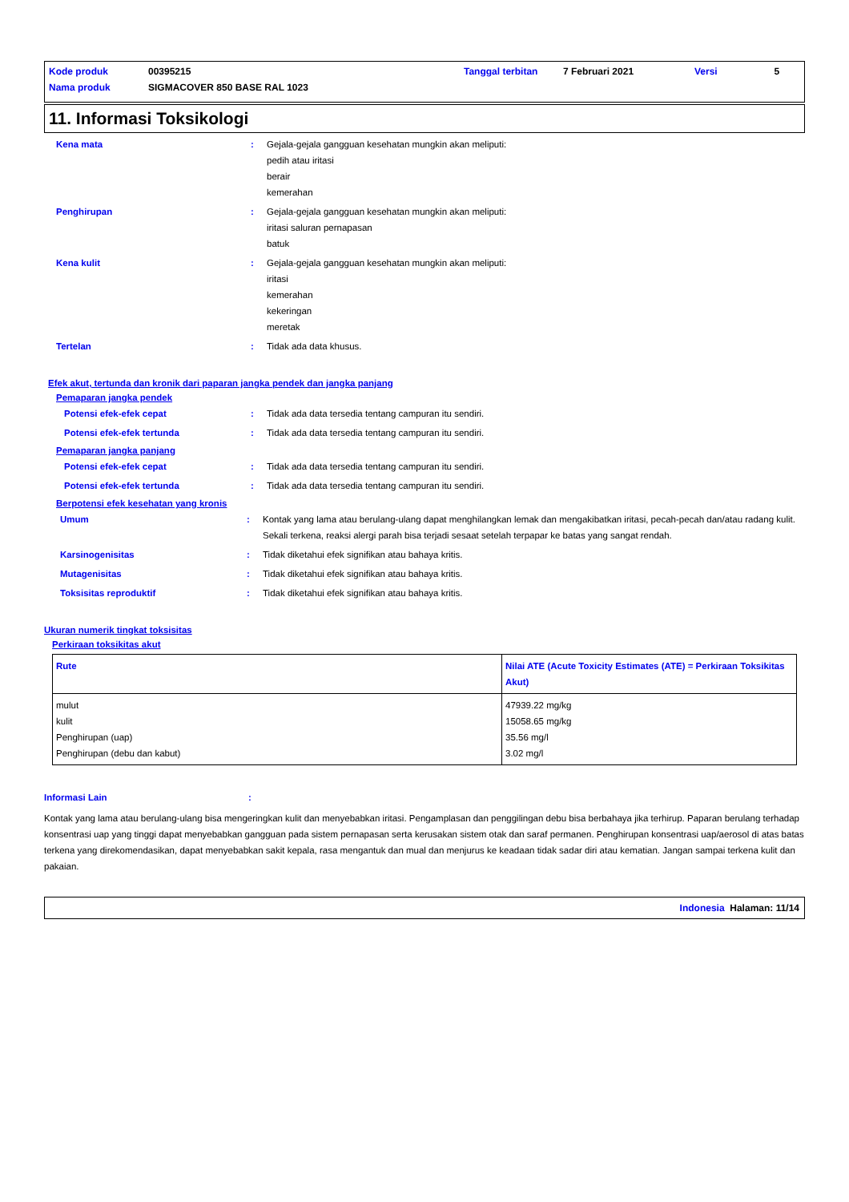| Kode produk | 00395215 | Tanggal terbitan | 7 Februari 2021 | Versi | 5 |
| Nama produk | SIGMACOVER 850 BASE RAL 1023 | | | | |
11. Informasi Toksikologi
Kena mata : Gejala-gejala gangguan kesehatan mungkin akan meliputi:
pedih atau iritasi
berair
kemerahan
Penghirupan : Gejala-gejala gangguan kesehatan mungkin akan meliputi:
iritasi saluran pernapasan
batuk
Kena kulit : Gejala-gejala gangguan kesehatan mungkin akan meliputi:
iritasi
kemerahan
kekeringan
meretak
Tertelan : Tidak ada data khusus.
Efek akut, tertunda dan kronik dari paparan jangka pendek dan jangka panjang
Pemaparan jangka pendek
Potensi efek-efek cepat : Tidak ada data tersedia tentang campuran itu sendiri.
Potensi efek-efek tertunda : Tidak ada data tersedia tentang campuran itu sendiri.
Pemaparan jangka panjang
Potensi efek-efek cepat : Tidak ada data tersedia tentang campuran itu sendiri.
Potensi efek-efek tertunda : Tidak ada data tersedia tentang campuran itu sendiri.
Berpotensi efek kesehatan yang kronis
Umum : Kontak yang lama atau berulang-ulang dapat menghilangkan lemak dan mengakibatkan iritasi, pecah-pecah dan/atau radang kulit. Sekali terkena, reaksi alergi parah bisa terjadi sesaat setelah terpapar ke batas yang sangat rendah.
Karsinogenisitas : Tidak diketahui efek signifikan atau bahaya kritis.
Mutagenisitas : Tidak diketahui efek signifikan atau bahaya kritis.
Toksisitas reproduktif : Tidak diketahui efek signifikan atau bahaya kritis.
Ukuran numerik tingkat toksisitas
Perkiraan toksikitas akut
| Rute | Nilai ATE (Acute Toxicity Estimates (ATE) = Perkiraan Toksikitas Akut) |
| --- | --- |
| mulut kulit Penghirupan (uap) Penghirupan (debu dan kabut) | 47939.22 mg/kg 15058.65 mg/kg 35.56 mg/l 3.02 mg/l |
Informasi Lain :
Kontak yang lama atau berulang-ulang bisa mengeringkan kulit dan menyebabkan iritasi. Pengamplasan dan penggilingan debu bisa berbahaya jika terhirup. Paparan berulang terhadap konsentrasi uap yang tinggi dapat menyebabkan gangguan pada sistem pernapasan serta kerusakan sistem otak dan saraf permanen. Penghirupan konsentrasi uap/aerosol di atas batas terkena yang direkomendasikan, dapat menyebabkan sakit kepala, rasa mengantuk dan mual dan menjurus ke keadaan tidak sadar diri atau kematian. Jangan sampai terkena kulit dan pakaian.
Indonesia Halaman: 11/14